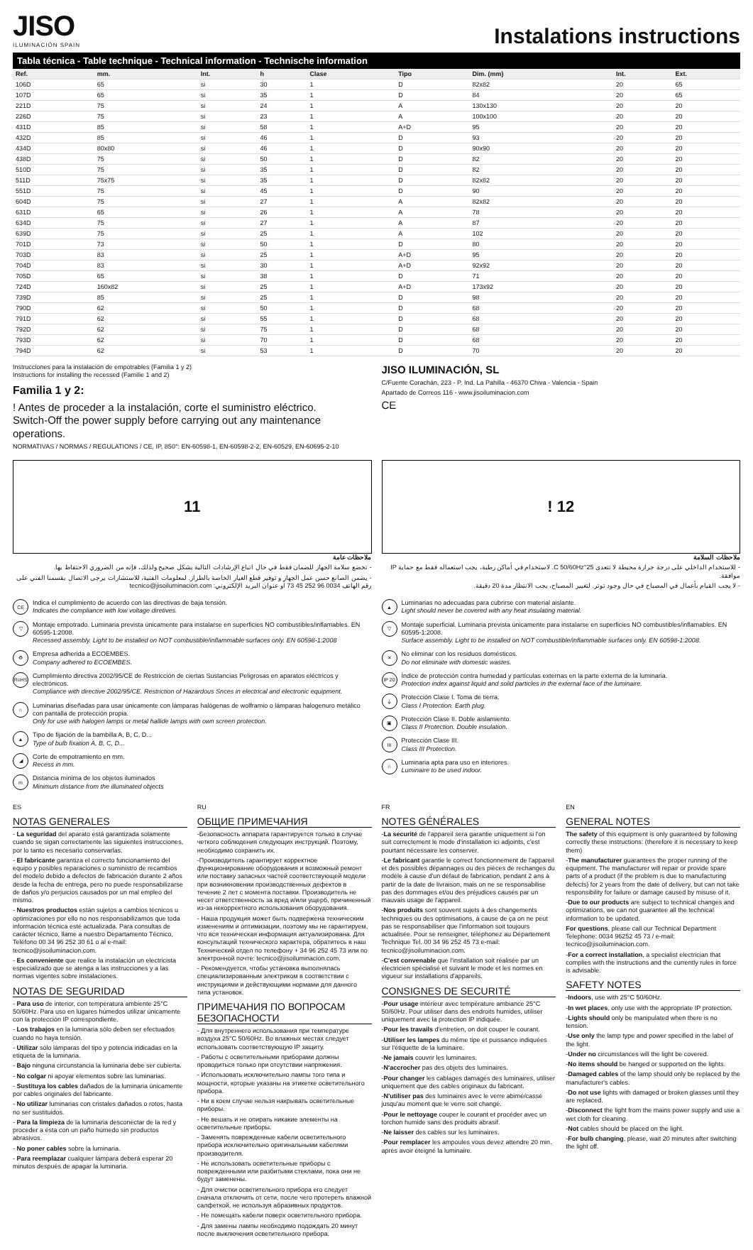JISO
ILUMINACIÓN SPAIN
Instalations instructions
Tabla técnica - Table technique - Technical information - Technische information
| Ref. | mm. | Int. | h | Clase | Tipo | Dim. (mm) | Int. | Ext. |
| --- | --- | --- | --- | --- | --- | --- | --- | --- |
| 106D | 65 | si | 30 | 1 | D | 82x82 | 20 | 65 |
| 107D | 65 | si | 35 | 1 | D | 84 | 20 | 65 |
| 221D | 75 | si | 24 | 1 | A | 130x130 | 20 | 20 |
| 226D | 75 | si | 23 | 1 | A | 100x100 | 20 | 20 |
| 431D | 85 | si | 58 | 1 | A+D | 95 | 20 | 20 |
| 432D | 85 | si | 46 | 1 | D | 93 | 20 | 20 |
| 434D | 80x80 | si | 46 | 1 | D | 90x90 | 20 | 20 |
| 438D | 75 | si | 50 | 1 | D | 82 | 20 | 20 |
| 510D | 75 | si | 35 | 1 | D | 82 | 20 | 20 |
| 511D | 75x75 | si | 35 | 1 | D | 82x82 | 20 | 20 |
| 551D | 75 | si | 45 | 1 | D | 90 | 20 | 20 |
| 604D | 75 | si | 27 | 1 | A | 82x82 | 20 | 20 |
| 631D | 65 | si | 26 | 1 | A | 78 | 20 | 20 |
| 634D | 75 | si | 27 | 1 | A | 87 | 20 | 20 |
| 639D | 75 | si | 25 | 1 | A | 102 | 20 | 20 |
| 701D | 73 | si | 50 | 1 | D | 80 | 20 | 20 |
| 703D | 83 | si | 25 | 1 | A+D | 95 | 20 | 20 |
| 704D | 83 | si | 30 | 1 | A+D | 92x92 | 20 | 20 |
| 705D | 65 | si | 38 | 1 | D | 71 | 20 | 20 |
| 724D | 160x82 | si | 25 | 1 | A+D | 173x92 | 20 | 20 |
| 739D | 85 | si | 25 | 1 | D | 98 | 20 | 20 |
| 790D | 62 | si | 50 | 1 | D | 68 | 20 | 20 |
| 791D | 62 | si | 55 | 1 | D | 68 | 20 | 20 |
| 792D | 62 | si | 75 | 1 | D | 68 | 20 | 20 |
| 793D | 62 | si | 70 | 1 | D | 68 | 20 | 20 |
| 794D | 62 | si | 53 | 1 | D | 70 | 20 | 20 |
Instrucciones para la instalación de empotrables (Familia 1 y 2)
Instructions for installing the recessed (Familie 1 and 2)
Familia 1 y 2:
! Antes de proceder a la instalación, corte el suministro eléctrico.
Switch-Off the power supply before carrying out any maintenance operations.
NORMATIVAS / NORMAS / REGULATIONS / CE, IP, 850°: EN-60598-1, EN-60598-2-2, EN-60529, EN-60695-2-10
JISO ILUMINACIÓN, SL
C/Fuente Corachán, 223 - P. Ind. La Pahilla - 46370 Chiva - Valencia - Spain
Apartado de Correos 116 - www.jisoiluminacion.com
CE
11
ملاحظات عامة
- تخضع سلامة الجهاز للضمان فقط في حال اتباع الإرشادات التالية بشكل صحيح ولذلك، فإنه من الضروري الاحتفاظ بها.
- يضمن الصانع حسن عمل الجهاز و توفير قطع الغيار الخاصة بالطراز. لمعلومات الفنية، للاستشارات يرجى الاتصال بقسمنا الفني على رقم الهاتف 0034 96 252 45 73 أو عنوان البريد الإلكتروني: tecnico@jisoiluminacion.com
! 12
ملاحظات السلامة
- للاستخدام الداخلي على درجة حرارة محيطة لا تتعدى 25°C 50/60Hz. لاستخدام في أماكن رطبة، يجب استعماله فقط مع حماية IP موافقة.
- لا يجب القيام بأعمال في المصباح في حال وجود توتر. لتغيير المصباح، يجب الانتظار مدة 20 دقيقة.
CE
Indica el cumplimiento de acuerdo con las directivas de baja tensión.
Indicates the compliance with low voltage diretives.
▽
Montaje empotrado. Luminaria prevista únicamente para instalarse en superficies NO combustibles/inflamables. EN 60595-1:2008.
Recessed assembly. Light to be installed on NOT combustible/inflammable surfaces only. EN 60598-1:2008
♻
Empresa adherida a ECOEMBES.
Company adhered to ECOEMBES.
RoHS
Cumplimiento directiva 2002/95/CE de Restricción de ciertas Sustancias Peligrosas en aparatos eléctricos y electrónicos.
Compliance with directive 2002/95/CE. Restriction of Hazardous Snces in electrical and electronic equipment.
☼
Luminarias diseñadas para usar únicamente con lámparas halógenas de wolframio o lámparas halogenuro metálico con pantalla de protección propia.
Only for use with halogen lamps or metal hallide lamps with own screen protection.
▲
Tipo de fijación de la bambilla A, B, C, D...
Type of bulb fixation A, B, C, D...
◢
Corte de empotramiento en mm.
Recess in mm.
m
Distancia mínima de los objetos iluminados
Minimum distance from the illuminated objects
▲
Luminarias no adecuadas para cubrirse con material aislante.
Light should never be covered with any heat insulating material.
▽
Montaje superficial. Luminaria prevista únicamente para instalarse en superficies NO combustibles/inflamables. EN 60595-1:2008.
Surface assembly. Light to be installed on NOT combustible/inflammable surfaces only. EN 60598-1:2008.
✕
No eliminar con los residuos domésticos.
Do not eliminate with domestic wastes.
IP 20
Índice de protección contra humedad y partículas externas en la parte externa de la luminaria.
Protection index against liquid and solid particles in the external face of the luminaire.
⏚
Protección Clase I. Toma de tierra.
Class I Protection. Earth plug.
▣
Protección Clase II. Doble aislamiento.
Class II Protection. Double insulation.
III
Protección Clase III.
Class III Protection.
⌂
Luminaria apta para uso en interiores.
Luminaire to be used indoor.
ES
NOTAS GENERALES
- La seguridad del aparato está garantizada solamente cuando se sigan correctamente las siguientes instrucciones, por lo tanto es necesario conservarlas.
- El fabricante garantiza el correcto funcionamiento del equipo y posibles reparaciones o suministro de recambios del modelo debido a defectos de fabricación durante 2 años desde la fecha de entrega, pero no puede responsabilizarse de daños y/o perjuicios causados por un mal empleo del mismo.
- Nuestros productos están sujetos a cambios técnicos u optimizaciones por ello no nos responsabilizamos que toda información técnica esté actualizada. Para consultas de carácter técnico, llame a nuestro Departamento Técnico, Teléfono 00 34 96 252 30 61 o al e-mail: tecnico@jisoiluminacion.com.
- Es conveniente que realice la instalación un electricista especializado que se atenga a las instrucciones y a las normas vigentes sobre instalaciones.
NOTAS DE SEGURIDAD
- Para uso de interior, con temperatura ambiente 25°C 50/60Hz. Para uso en lugares húmedos utilizar únicamente con la protección IP correspondiente.
- Los trabajos en la luminaria sólo deben ser efectuados cuando no haya tensión.
- Utilizar sólo lámparas del tipo y potencia indicadas en la etiqueta de la luminaria.
- Bajo ninguna circunstancia la luminaria debe ser cubierta.
- No colgar ni apoyar elementos sobre las luminarias.
- Sustituya los cables dañados de la luminaria únicamente por cables originales del fabricante.
- No utilizar luminarias con cristales dañados o rotos, hasta no ser sustituidos.
- Para la limpieza de la luminaria desconectar de la red y proceder a ésta con un paño húmedo sin productos abrasivos.
- No poner cables sobre la luminaria.
- Para reemplazar cualquier lámpara deberá esperar 20 minutos después de apagar la luminaria.
RU
ОБЩИЕ ПРИМЕЧАНИЯ
-Безопасность аппарата гарантируется только в случае четкого соблюдения следующих инструкций. Поэтому, необходимо сохранить их.
-Производитель гарантирует корректное функционирование оборудования и возможный ремонт или поставку запасных частей соответствующей модели при возникновении производственных дефектов в течение 2 лет с момента поставки. Производитель не несет ответственность за вред и/или ущерб, причиненный из-за некорректного использования оборудования.
- Наша продукция может быть подвержена техническим изменениям и оптимизации, поэтому мы не гарантируем, что вся техническая информация актуализирована. Для консультаций технического характера, обратитесь в наш Технический отдел по телефону + 34 96 252 45 73 или по электронной почте: tecnico@jisoiluminacion.com.
- Рекомендуется, чтобы установка выполнялась специализированным электриком в соответствии с инструкциями и действующими нормами для данного типа установок.
ПРИМЕЧАНИЯ ПО ВОПРОСАМ БЕЗОПАСНОСТИ
- Для внутреннего использования при температуре воздуха 25°C 50/60Hz. Во влажных местах следует использовать соответствующую IP защиту.
- Работы с осветительными приборами должны проводиться только при отсутствии напряжения.
- Использовать исключительно лампы того типа и мощности, которые указаны на этикетке осветительного прибора.
- Ни в коем случае нельзя накрывать осветительные приборы.
- Не вешать и не опирать никакие элементы на осветительные приборы.
- Заменять поврежденные кабели осветительного прибора исключительно оригинальными кабелями производителя.
- Не использовать осветительные приборы с поврежденными или разбитыми стеклами, пока они не будут заменены.
- Для очистки осветительного прибора его следует сначала отключить от сети, после чего протереть влажной салфеткой, не используя абразивных продуктов.
- Не помещать кабели поверх осветительного прибора.
- Для замены лампы необходимо подождать 20 минут после выключения осветительного прибора.
FR
NOTES GÉNÉRALES
-La securité de l'appareil sera garantie uniquement si l'on suit correctement le mode d'installation ici adjoints, c'est pourtant nécessaire les conserver.
-Le fabricant garantie le correct fonctionnement de l'appareil et des possibles dépannages ou des pièces de rechanges du modèle à cause d'un défaut de fabrication, pendant 2 ans à partir de la date de livraison, mais on ne se responsabilise pas des dommages et/ou des préjudices causés par un mauvais usage de l'appareil.
-Nos produits sont souvent sujets à des changements techniques ou des optimisations, à cause de ça on ne peut pas se responsabiliser que l'information soit toujours actualisée. Pour se renseigner, téléphonez au Département Technique Tel. 00 34 96 252 45 73 e-mail: tecnico@jisoiluminacion.com.
-C'est convenable que l'installation soit réalisée par un électricien spécialisé et suivant le mode et les normes en vigueur sur installations d'appareils.
CONSIGNES DE SECURITÉ
-Pour usage intérieur avec température ambiance 25°C 50/60Hz. Pour utiliser dans des endroits humides, utiliser uniquement avec la protection IP indiquée.
-Pour les travails d'entretien, on doit couper le courant.
-Utiliser les lampes du même tipe et puissance indiquées sur l'étiquette de la luminaire.
-Ne jamais couvrir les luminaires.
-N'accrocher pas des objets des luminaires.
-Pour changer les cablages damagés des luminaires, utiliser uniquement que des cables originaux du fabricant.
-N'utiliser pas des luminaires avec le verre abimé/cassé jusqu'au moment que le verre soit changé.
-Pour le nettoyage couper le courant et procéder avec un torchon humide sans des produits abrasif.
-Ne laisser des cables sur les luminaires.
-Pour remplacer les ampoules vous devez attendre 20 min. après avoir éteigné la luminaire.
EN
GENERAL NOTES
The safety of this equipment is only guaranteed by following correctly these instructions: (therefore it is necessary to keep them)
-The manufacturer guarantees the proper running of the equipment. The manufacturer will repair or provide spare parts of a product (if the problem is due to manufacturing defects) for 2 years from the date of delivery, but can not take responsibility for failure or damage caused by misuse of it.
-Due to our products are subject to technical changes and optimizations, we can not guarantee all the technical information to be updated.
For questions, please call our Technical Department Telephone: 0034 96252 45 73 / e-mail: tecnico@jisoiluminacion.com.
-For a correct installation, a specialist electrician that complies with the instructions and the currently rules in force is advisable.
SAFETY NOTES
-Indoors, use with 25°C 50/60Hz.
-In wet places, only use with the appropriate IP protection.
-Lights should only be manipulated when there is no tension.
-Use only the lamp type and power specified in the label of the light.
-Under no circumstances will the light be covered.
-No items should be hanged or supported on the lights.
-Damaged cables of the lamp should only be replaced by the manufacturer's cables.
-Do not use lights with damaged or broken glasses until they are replaced.
-Disconnect the light from the mains power supply and use a wet cloth for cleaning.
-Not cables should be placed on the light.
-For bulb changing, please, wait 20 minutes after switching the light off.